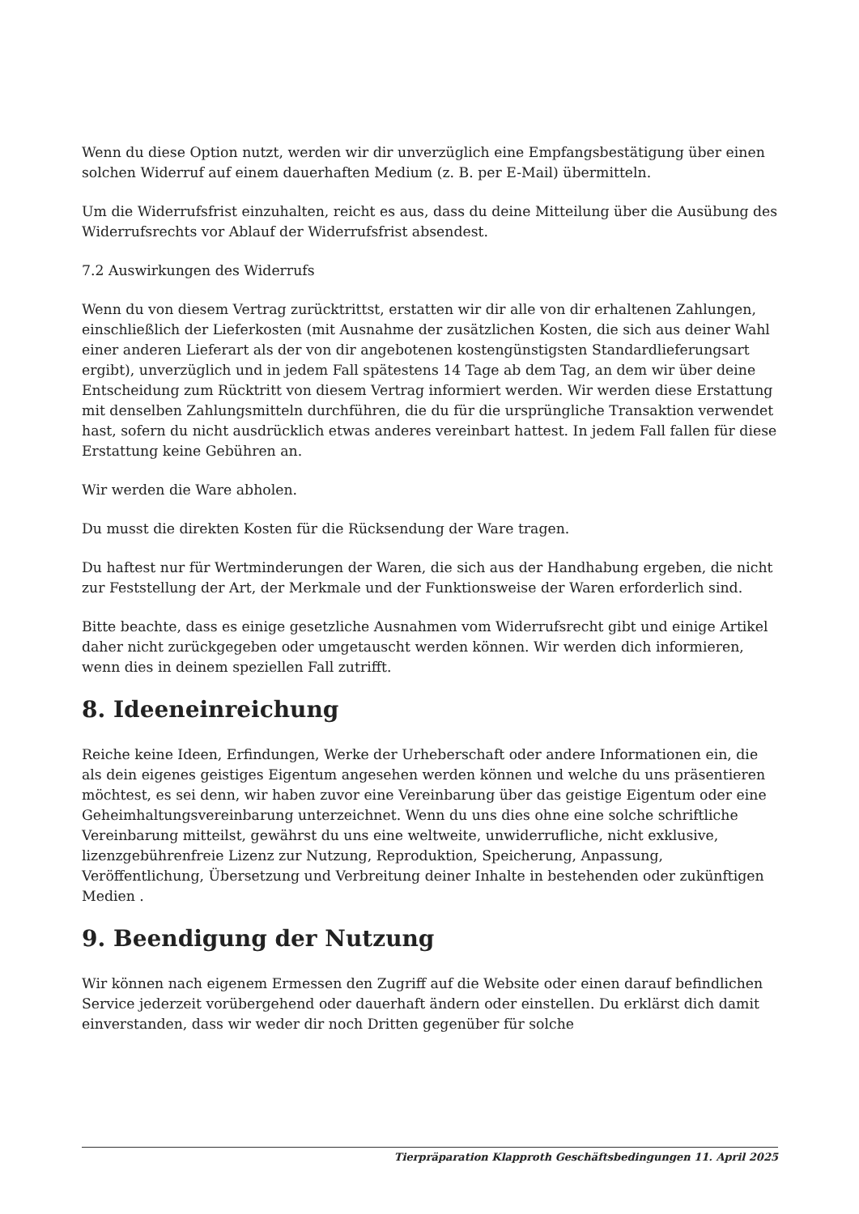Wenn du diese Option nutzt, werden wir dir unverzüglich eine Empfangsbestätigung über einen solchen Widerruf auf einem dauerhaften Medium (z. B. per E-Mail) übermitteln.
Um die Widerrufsfrist einzuhalten, reicht es aus, dass du deine Mitteilung über die Ausübung des Widerrufsrechts vor Ablauf der Widerrufsfrist absendest.
7.2 Auswirkungen des Widerrufs
Wenn du von diesem Vertrag zurücktrittst, erstatten wir dir alle von dir erhaltenen Zahlungen, einschließlich der Lieferkosten (mit Ausnahme der zusätzlichen Kosten, die sich aus deiner Wahl einer anderen Lieferart als der von dir angebotenen kostengünstigsten Standardlieferungsart ergibt), unverzüglich und in jedem Fall spätestens 14 Tage ab dem Tag, an dem wir über deine Entscheidung zum Rücktritt von diesem Vertrag informiert werden. Wir werden diese Erstattung mit denselben Zahlungsmitteln durchführen, die du für die ursprüngliche Transaktion verwendet hast, sofern du nicht ausdrücklich etwas anderes vereinbart hattest. In jedem Fall fallen für diese Erstattung keine Gebühren an.
Wir werden die Ware abholen.
Du musst die direkten Kosten für die Rücksendung der Ware tragen.
Du haftest nur für Wertminderungen der Waren, die sich aus der Handhabung ergeben, die nicht zur Feststellung der Art, der Merkmale und der Funktionsweise der Waren erforderlich sind.
Bitte beachte, dass es einige gesetzliche Ausnahmen vom Widerrufsrecht gibt und einige Artikel daher nicht zurückgegeben oder umgetauscht werden können. Wir werden dich informieren, wenn dies in deinem speziellen Fall zutrifft.
8. Ideeneinreichung
Reiche keine Ideen, Erfindungen, Werke der Urheberschaft oder andere Informationen ein, die als dein eigenes geistiges Eigentum angesehen werden können und welche du uns präsentieren möchtest, es sei denn, wir haben zuvor eine Vereinbarung über das geistige Eigentum oder eine Geheimhaltungsvereinbarung unterzeichnet. Wenn du uns dies ohne eine solche schriftliche Vereinbarung mitteilst, gewährst du uns eine weltweite, unwiderrufliche, nicht exklusive, lizenzgebührenfreie Lizenz zur Nutzung, Reproduktion, Speicherung, Anpassung, Veröffentlichung, Übersetzung und Verbreitung deiner Inhalte in bestehenden oder zukünftigen Medien .
9. Beendigung der Nutzung
Wir können nach eigenem Ermessen den Zugriff auf die Website oder einen darauf befindlichen Service jederzeit vorübergehend oder dauerhaft ändern oder einstellen. Du erklärst dich damit einverstanden, dass wir weder dir noch Dritten gegenüber für solche
Tierpräparation Klapproth Geschäftsbedingungen 11. April 2025